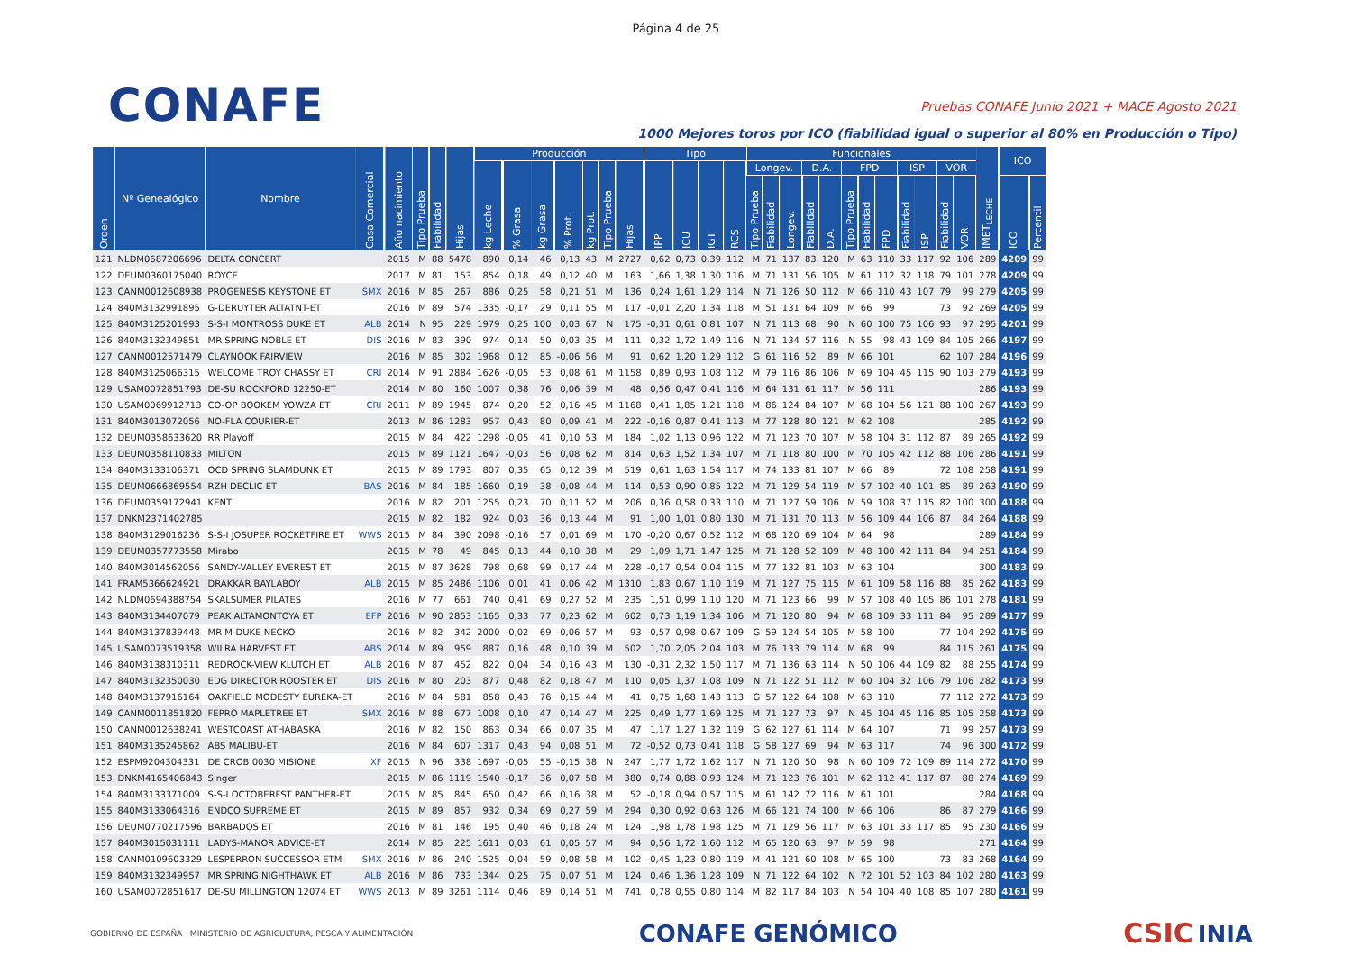Página 4 de 25
CONAFE
Pruebas CONAFE Junio 2021 + MACE Agosto 2021
1000 Mejores toros por ICO (fiabilidad igual o superior al 80% en Producción o Tipo)
| Orden | Nº Genealógico | Nombre | Casa Comercial | Año nacimiento | Tipo Prueba | Fiabilidad | Hijas | Producción | | | | | | | Tipo | | | | Funcionales | | | | | | | | | | | | IMET<sub>LECHE</sub> | ICO | |
| --- | --- | --- | --- | --- | --- | --- | --- | --- | --- | --- | --- | --- | --- | --- | --- | --- | --- | --- | --- | --- | --- | --- | --- | --- | --- | --- | --- | --- | --- | --- | --- | --- | --- |
| | | | | | | | | kg Leche | % Grasa | kg Grasa | % Prot. | kg Prot. | Tipo Prueba | Hijas | IPP | ICU | IGT | RCS | Longev. | | | D.A. | | FPD | | | ISP | | VOR | | | | |
| | | | | | | | | | | | | | | | | | | | Tipo Prueba | Fiabilidad | Longev. | Fiabilidad | D.A. | Tipo Prueba | Fiabilidad | FPD | Fiabilidad | ISP | Fiabilidad | VOR | | ICO | Percentil |
| 121 | NLDM0687206696 | DELTA CONCERT | | 2015 | M | 88 | 5478 | 890 | 0,14 | 46 | 0,13 | 43 | M | 2727 | 0,62 | 0,73 | 0,39 | 112 | M | 71 | 137 | 83 | 120 | M | 63 | 110 | 33 | 117 | 92 | 106 | 289 | 4209 | 99 |
| 122 | DEUM0360175040 | ROYCE | | 2017 | M | 81 | 153 | 854 | 0,18 | 49 | 0,12 | 40 | M | 163 | 1,66 | 1,38 | 1,30 | 116 | M | 71 | 131 | 56 | 105 | M | 61 | 112 | 32 | 118 | 79 | 101 | 278 | 4209 | 99 |
| 123 | CANM0012608938 | PROGENESIS KEYSTONE ET | SMX | 2016 | M | 85 | 267 | 886 | 0,25 | 58 | 0,21 | 51 | M | 136 | 0,24 | 1,61 | 1,29 | 114 | N | 71 | 126 | 50 | 112 | M | 66 | 110 | 43 | 107 | 79 | 99 | 279 | 4205 | 99 |
| 124 | 840M3132991895 | G-DERUYTER ALTATNT-ET | | 2016 | M | 89 | 574 | 1335 | -0,17 | 29 | 0,11 | 55 | M | 117 | -0,01 | 2,20 | 1,34 | 118 | M | 51 | 131 | 64 | 109 | M | 66 | 99 | | | 73 | 92 | 269 | 4205 | 99 |
| 125 | 840M3125201993 | S-S-I MONTROSS DUKE ET | ALB | 2014 | N | 95 | 229 | 1979 | 0,25 | 100 | 0,03 | 67 | N | 175 | -0,31 | 0,61 | 0,81 | 107 | N | 71 | 113 | 68 | 90 | N | 60 | 100 | 75 | 106 | 93 | 97 | 295 | 4201 | 99 |
| 126 | 840M3132349851 | MR SPRING NOBLE ET | DIS | 2016 | M | 83 | 390 | 974 | 0,14 | 50 | 0,03 | 35 | M | 111 | 0,32 | 1,72 | 1,49 | 116 | N | 71 | 134 | 57 | 116 | N | 55 | 98 | 43 | 109 | 84 | 105 | 266 | 4197 | 99 |
| 127 | CANM0012571479 | CLAYNOOK FAIRVIEW | | 2016 | M | 85 | 302 | 1968 | 0,12 | 85 | -0,06 | 56 | M | 91 | 0,62 | 1,20 | 1,29 | 112 | G | 61 | 116 | 52 | 89 | M | 66 | 101 | | | 62 | 107 | 284 | 4196 | 99 |
| 128 | 840M3125066315 | WELCOME TROY CHASSY ET | CRI | 2014 | M | 91 | 2884 | 1626 | -0,05 | 53 | 0,08 | 61 | M | 1158 | 0,89 | 0,93 | 1,08 | 112 | M | 79 | 116 | 86 | 106 | M | 69 | 104 | 45 | 115 | 90 | 103 | 279 | 4193 | 99 |
| 129 | USAM0072851793 | DE-SU ROCKFORD 12250-ET | | 2014 | M | 80 | 160 | 1007 | 0,38 | 76 | 0,06 | 39 | M | 48 | 0,56 | 0,47 | 0,41 | 116 | M | 64 | 131 | 61 | 117 | M | 56 | 111 | | | | | 286 | 4193 | 99 |
| 130 | USAM0069912713 | CO-OP BOOKEM YOWZA ET | CRI | 2011 | M | 89 | 1945 | 874 | 0,20 | 52 | 0,16 | 45 | M | 1168 | 0,41 | 1,85 | 1,21 | 118 | M | 86 | 124 | 84 | 107 | M | 68 | 104 | 56 | 121 | 88 | 100 | 267 | 4193 | 99 |
| 131 | 840M3013072056 | NO-FLA COURIER-ET | | 2013 | M | 86 | 1283 | 957 | 0,43 | 80 | 0,09 | 41 | M | 222 | -0,16 | 0,87 | 0,41 | 113 | M | 77 | 128 | 80 | 121 | M | 62 | 108 | | | | | 285 | 4192 | 99 |
| 132 | DEUM0358633620 | RR Playoff | | 2015 | M | 84 | 422 | 1298 | -0,05 | 41 | 0,10 | 53 | M | 184 | 1,02 | 1,13 | 0,96 | 122 | M | 71 | 123 | 70 | 107 | M | 58 | 104 | 31 | 112 | 87 | 89 | 265 | 4192 | 99 |
| 133 | DEUM0358110833 | MILTON | | 2015 | M | 89 | 1121 | 1647 | -0,03 | 56 | 0,08 | 62 | M | 814 | 0,63 | 1,52 | 1,34 | 107 | M | 71 | 118 | 80 | 100 | M | 70 | 105 | 42 | 112 | 88 | 106 | 286 | 4191 | 99 |
| 134 | 840M3133106371 | OCD SPRING SLAMDUNK ET | | 2015 | M | 89 | 1793 | 807 | 0,35 | 65 | 0,12 | 39 | M | 519 | 0,61 | 1,63 | 1,54 | 117 | M | 74 | 133 | 81 | 107 | M | 66 | 89 | | | 72 | 108 | 258 | 4191 | 99 |
| 135 | DEUM0666869554 | RZH DECLIC ET | BAS | 2016 | M | 84 | 185 | 1660 | -0,19 | 38 | -0,08 | 44 | M | 114 | 0,53 | 0,90 | 0,85 | 122 | M | 71 | 129 | 54 | 119 | M | 57 | 102 | 40 | 101 | 85 | 89 | 263 | 4190 | 99 |
| 136 | DEUM0359172941 | KENT | | 2016 | M | 82 | 201 | 1255 | 0,23 | 70 | 0,11 | 52 | M | 206 | 0,36 | 0,58 | 0,33 | 110 | M | 71 | 127 | 59 | 106 | M | 59 | 108 | 37 | 115 | 82 | 100 | 300 | 4188 | 99 |
| 137 | DNKM2371402785 | | | 2015 | M | 82 | 182 | 924 | 0,03 | 36 | 0,13 | 44 | M | 91 | 1,00 | 1,01 | 0,80 | 130 | M | 71 | 131 | 70 | 113 | M | 56 | 109 | 44 | 106 | 87 | 84 | 264 | 4188 | 99 |
| 138 | 840M3129016236 | S-S-I JOSUPER ROCKETFIRE ET | WWS | 2015 | M | 84 | 390 | 2098 | -0,16 | 57 | 0,01 | 69 | M | 170 | -0,20 | 0,67 | 0,52 | 112 | M | 68 | 120 | 69 | 104 | M | 64 | 98 | | | | | 289 | 4184 | 99 |
| 139 | DEUM0357773558 | Mirabo | | 2015 | M | 78 | 49 | 845 | 0,13 | 44 | 0,10 | 38 | M | 29 | 1,09 | 1,71 | 1,47 | 125 | M | 71 | 128 | 52 | 109 | M | 48 | 100 | 42 | 111 | 84 | 94 | 251 | 4184 | 99 |
| 140 | 840M3014562056 | SANDY-VALLEY EVEREST ET | | 2015 | M | 87 | 3628 | 798 | 0,68 | 99 | 0,17 | 44 | M | 228 | -0,17 | 0,54 | 0,04 | 115 | M | 77 | 132 | 81 | 103 | M | 63 | 104 | | | | | 300 | 4183 | 99 |
| 141 | FRAM5366624921 | DRAKKAR BAYLABOY | ALB | 2015 | M | 85 | 2486 | 1106 | 0,01 | 41 | 0,06 | 42 | M | 1310 | 1,83 | 0,67 | 1,10 | 119 | M | 71 | 127 | 75 | 115 | M | 61 | 109 | 58 | 116 | 88 | 85 | 262 | 4183 | 99 |
| 142 | NLDM0694388754 | SKALSUMER PILATES | | 2016 | M | 77 | 661 | 740 | 0,41 | 69 | 0,27 | 52 | M | 235 | 1,51 | 0,99 | 1,10 | 120 | M | 71 | 123 | 66 | 99 | M | 57 | 108 | 40 | 105 | 86 | 101 | 278 | 4181 | 99 |
| 143 | 840M3134407079 | PEAK ALTAMONTOYA ET | EFP | 2016 | M | 90 | 2853 | 1165 | 0,33 | 77 | 0,23 | 62 | M | 602 | 0,73 | 1,19 | 1,34 | 106 | M | 71 | 120 | 80 | 94 | M | 68 | 109 | 33 | 111 | 84 | 95 | 289 | 4177 | 99 |
| 144 | 840M3137839448 | MR M-DUKE NECKO | | 2016 | M | 82 | 342 | 2000 | -0,02 | 69 | -0,06 | 57 | M | 93 | -0,57 | 0,98 | 0,67 | 109 | G | 59 | 124 | 54 | 105 | M | 58 | 100 | | | 77 | 104 | 292 | 4175 | 99 |
| 145 | USAM0073519358 | WILRA HARVEST ET | ABS | 2014 | M | 89 | 959 | 887 | 0,16 | 48 | 0,10 | 39 | M | 502 | 1,70 | 2,05 | 2,04 | 103 | M | 76 | 133 | 79 | 114 | M | 68 | 99 | | | 84 | 115 | 261 | 4175 | 99 |
| 146 | 840M3138310311 | REDROCK-VIEW KLUTCH ET | ALB | 2016 | M | 87 | 452 | 822 | 0,04 | 34 | 0,16 | 43 | M | 130 | -0,31 | 2,32 | 1,50 | 117 | M | 71 | 136 | 63 | 114 | N | 50 | 106 | 44 | 109 | 82 | 88 | 255 | 4174 | 99 |
| 147 | 840M3132350030 | EDG DIRECTOR ROOSTER ET | DIS | 2016 | M | 80 | 203 | 877 | 0,48 | 82 | 0,18 | 47 | M | 110 | 0,05 | 1,37 | 1,08 | 109 | N | 71 | 122 | 51 | 112 | M | 60 | 104 | 32 | 106 | 79 | 106 | 282 | 4173 | 99 |
| 148 | 840M3137916164 | OAKFIELD MODESTY EUREKA-ET | | 2016 | M | 84 | 581 | 858 | 0,43 | 76 | 0,15 | 44 | M | 41 | 0,75 | 1,68 | 1,43 | 113 | G | 57 | 122 | 64 | 108 | M | 63 | 110 | | | 77 | 112 | 272 | 4173 | 99 |
| 149 | CANM0011851820 | FEPRO MAPLETREE ET | SMX | 2016 | M | 88 | 677 | 1008 | 0,10 | 47 | 0,14 | 47 | M | 225 | 0,49 | 1,77 | 1,69 | 125 | M | 71 | 127 | 73 | 97 | N | 45 | 104 | 45 | 116 | 85 | 105 | 258 | 4173 | 99 |
| 150 | CANM0012638241 | WESTCOAST ATHABASKA | | 2016 | M | 82 | 150 | 863 | 0,34 | 66 | 0,07 | 35 | M | 47 | 1,17 | 1,27 | 1,32 | 119 | G | 62 | 127 | 61 | 114 | M | 64 | 107 | | | 71 | 99 | 257 | 4173 | 99 |
| 151 | 840M3135245862 | ABS MALIBU-ET | | 2016 | M | 84 | 607 | 1317 | 0,43 | 94 | 0,08 | 51 | M | 72 | -0,52 | 0,73 | 0,41 | 118 | G | 58 | 127 | 69 | 94 | M | 63 | 117 | | | 74 | 96 | 300 | 4172 | 99 |
| 152 | ESPM9204304331 | DE CROB 0030 MISIONE | XF | 2015 | N | 96 | 338 | 1697 | -0,05 | 55 | -0,15 | 38 | N | 247 | 1,77 | 1,72 | 1,62 | 117 | N | 71 | 120 | 50 | 98 | N | 60 | 109 | 72 | 109 | 89 | 114 | 272 | 4170 | 99 |
| 153 | DNKM4165406843 | Singer | | 2015 | M | 86 | 1119 | 1540 | -0,17 | 36 | 0,07 | 58 | M | 380 | 0,74 | 0,88 | 0,93 | 124 | M | 71 | 123 | 76 | 101 | M | 62 | 112 | 41 | 117 | 87 | 88 | 274 | 4169 | 99 |
| 154 | 840M3133371009 | S-S-I OCTOBERFST PANTHER-ET | | 2015 | M | 85 | 845 | 650 | 0,42 | 66 | 0,16 | 38 | M | 52 | -0,18 | 0,94 | 0,57 | 115 | M | 61 | 142 | 72 | 116 | M | 61 | 101 | | | | | 284 | 4168 | 99 |
| 155 | 840M3133064316 | ENDCO SUPREME ET | | 2015 | M | 89 | 857 | 932 | 0,34 | 69 | 0,27 | 59 | M | 294 | 0,30 | 0,92 | 0,63 | 126 | M | 66 | 121 | 74 | 100 | M | 66 | 106 | | | 86 | 87 | 279 | 4166 | 99 |
| 156 | DEUM0770217596 | BARBADOS ET | | 2016 | M | 81 | 146 | 195 | 0,40 | 46 | 0,18 | 24 | M | 124 | 1,98 | 1,78 | 1,98 | 125 | M | 71 | 129 | 56 | 117 | M | 63 | 101 | 33 | 117 | 85 | 95 | 230 | 4166 | 99 |
| 157 | 840M3015031111 | LADYS-MANOR ADVICE-ET | | 2014 | M | 85 | 225 | 1611 | 0,03 | 61 | 0,05 | 57 | M | 94 | 0,56 | 1,72 | 1,60 | 112 | M | 65 | 120 | 63 | 97 | M | 59 | 98 | | | | | 271 | 4164 | 99 |
| 158 | CANM0109603329 | LESPERRON SUCCESSOR ETM | SMX | 2016 | M | 86 | 240 | 1525 | 0,04 | 59 | 0,08 | 58 | M | 102 | -0,45 | 1,23 | 0,80 | 119 | M | 41 | 121 | 60 | 108 | M | 65 | 100 | | | 73 | 83 | 268 | 4164 | 99 |
| 159 | 840M3132349957 | MR SPRING NIGHTHAWK ET | ALB | 2016 | M | 86 | 733 | 1344 | 0,25 | 75 | 0,07 | 51 | M | 124 | 0,46 | 1,36 | 1,28 | 109 | N | 71 | 122 | 64 | 102 | N | 72 | 101 | 52 | 103 | 84 | 102 | 280 | 4163 | 99 |
| 160 | USAM0072851617 | DE-SU MILLINGTON 12074 ET | WWS | 2013 | M | 89 | 3261 | 1114 | 0,46 | 89 | 0,14 | 51 | M | 741 | 0,78 | 0,55 | 0,80 | 114 | M | 82 | 117 | 84 | 103 | N | 54 | 104 | 40 | 108 | 85 | 107 | 280 | 4161 | 99 |
GOBIERNO DE ESPAÑA MINISTERIO DE AGRICULTURA, PESCA Y ALIMENTACIÓN
CONAFE GENÓMICO
CSIC INIA